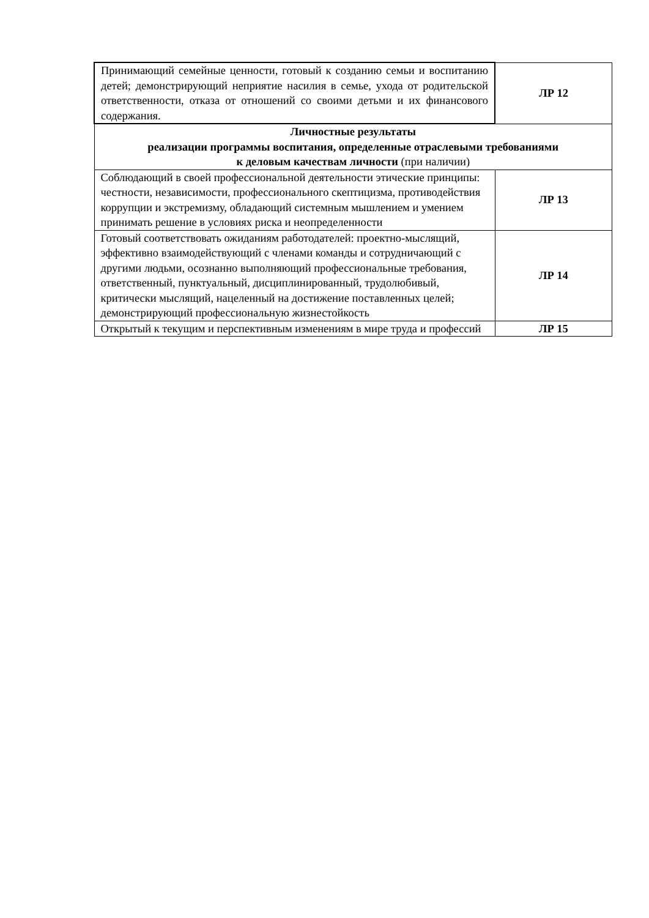| Принимающий семейные ценности, готовый к созданию семьи и воспитанию детей; демонстрирующий неприятие насилия в семье, ухода от родительской ответственности, отказа от отношений со своими детьми и их финансового содержания. | ЛР 12 |
| Личностные результаты реализации программы воспитания, определенные отраслевыми требованиями к деловым качествам личности (при наличии) | |
| Соблюдающий в своей профессиональной деятельности этические принципы: честности, независимости, профессионального скептицизма, противодействия коррупции и экстремизму, обладающий системным мышлением и умением принимать решение в условиях риска и неопределенности | ЛР 13 |
| Готовый соответствовать ожиданиям работодателей: проектно-мыслящий, эффективно взаимодействующий с членами команды и сотрудничающий с другими людьми, осознанно выполняющий профессиональные требования, ответственный, пунктуальный, дисциплинированный, трудолюбивый, критически мыслящий, нацеленный на достижение поставленных целей; демонстрирующий профессиональную жизнестойкость | ЛР 14 |
| Открытый к текущим и перспективным изменениям в мире труда и профессий | ЛР 15 |